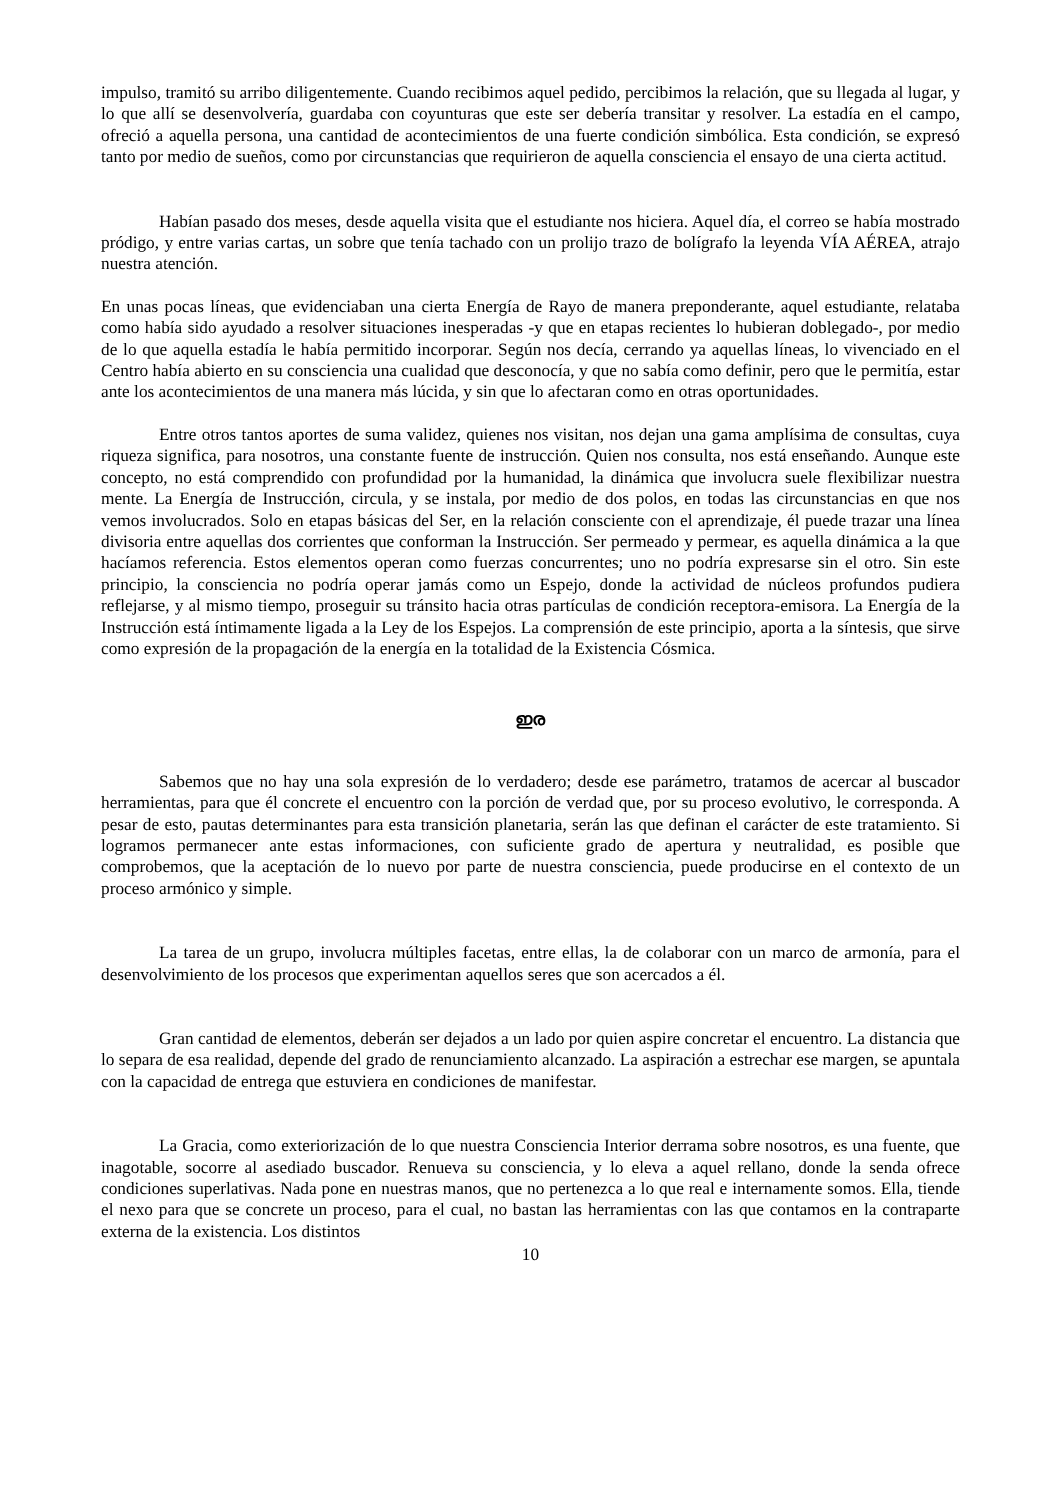impulso, tramitó su arribo diligentemente. Cuando recibimos aquel pedido, percibimos la relación, que su llegada al lugar, y lo que allí se desenvolvería, guardaba con coyunturas que este ser debería transitar y resolver. La estadía en el campo, ofreció a aquella persona, una cantidad de acontecimientos de una fuerte condición simbólica. Esta condición, se expresó tanto por medio de sueños, como por circunstancias que requirieron de aquella consciencia el ensayo de una cierta actitud.
Habían pasado dos meses, desde aquella visita que el estudiante nos hiciera. Aquel día, el correo se había mostrado pródigo, y entre varias cartas, un sobre que tenía tachado con un prolijo trazo de bolígrafo la leyenda VÍA AÉREA, atrajo nuestra atención.
En unas pocas líneas, que evidenciaban una cierta Energía de Rayo de manera preponderante, aquel estudiante, relataba como había sido ayudado a resolver situaciones inesperadas -y que en etapas recientes lo hubieran doblegado-, por medio de lo que aquella estadía le había permitido incorporar. Según nos decía, cerrando ya aquellas líneas, lo vivenciado en el Centro había abierto en su consciencia una cualidad que desconocía, y que no sabía como definir, pero que le permitía, estar ante los acontecimientos de una manera más lúcida, y sin que lo afectaran como en otras oportunidades.
Entre otros tantos aportes de suma validez, quienes nos visitan, nos dejan una gama amplísima de consultas, cuya riqueza significa, para nosotros, una constante fuente de instrucción. Quien nos consulta, nos está enseñando. Aunque este concepto, no está comprendido con profundidad por la humanidad, la dinámica que involucra suele flexibilizar nuestra mente. La Energía de Instrucción, circula, y se instala, por medio de dos polos, en todas las circunstancias en que nos vemos involucrados. Solo en etapas básicas del Ser, en la relación consciente con el aprendizaje, él puede trazar una línea divisoria entre aquellas dos corrientes que conforman la Instrucción. Ser permeado y permear, es aquella dinámica a la que hacíamos referencia. Estos elementos operan como fuerzas concurrentes; uno no podría expresarse sin el otro. Sin este principio, la consciencia no podría operar jamás como un Espejo, donde la actividad de núcleos profundos pudiera reflejarse, y al mismo tiempo, proseguir su tránsito hacia otras partículas de condición receptora-emisora. La Energía de la Instrucción está íntimamente ligada a la Ley de los Espejos. La comprensión de este principio, aporta a la síntesis, que sirve como expresión de la propagación de la energía en la totalidad de la Existencia Cósmica.
ഇര
Sabemos que no hay una sola expresión de lo verdadero; desde ese parámetro, tratamos de acercar al buscador herramientas, para que él concrete el encuentro con la porción de verdad que, por su proceso evolutivo, le corresponda. A pesar de esto, pautas determinantes para esta transición planetaria, serán las que definan el carácter de este tratamiento. Si logramos permanecer ante estas informaciones, con suficiente grado de apertura y neutralidad, es posible que comprobemos, que la aceptación de lo nuevo por parte de nuestra consciencia, puede producirse en el contexto de un proceso armónico y simple.
La tarea de un grupo, involucra múltiples facetas, entre ellas, la de colaborar con un marco de armonía, para el desenvolvimiento de los procesos que experimentan aquellos seres que son acercados a él.
Gran cantidad de elementos, deberán ser dejados a un lado por quien aspire concretar el encuentro. La distancia que lo separa de esa realidad, depende del grado de renunciamiento alcanzado. La aspiración a estrechar ese margen, se apuntala con la capacidad de entrega que estuviera en condiciones de manifestar.
La Gracia, como exteriorización de lo que nuestra Consciencia Interior derrama sobre nosotros, es una fuente, que inagotable, socorre al asediado buscador. Renueva su consciencia, y lo eleva a aquel rellano, donde la senda ofrece condiciones superlativas. Nada pone en nuestras manos, que no pertenezca a lo que real e internamente somos. Ella, tiende el nexo para que se concrete un proceso, para el cual, no bastan las herramientas con las que contamos en la contraparte externa de la existencia. Los distintos
10